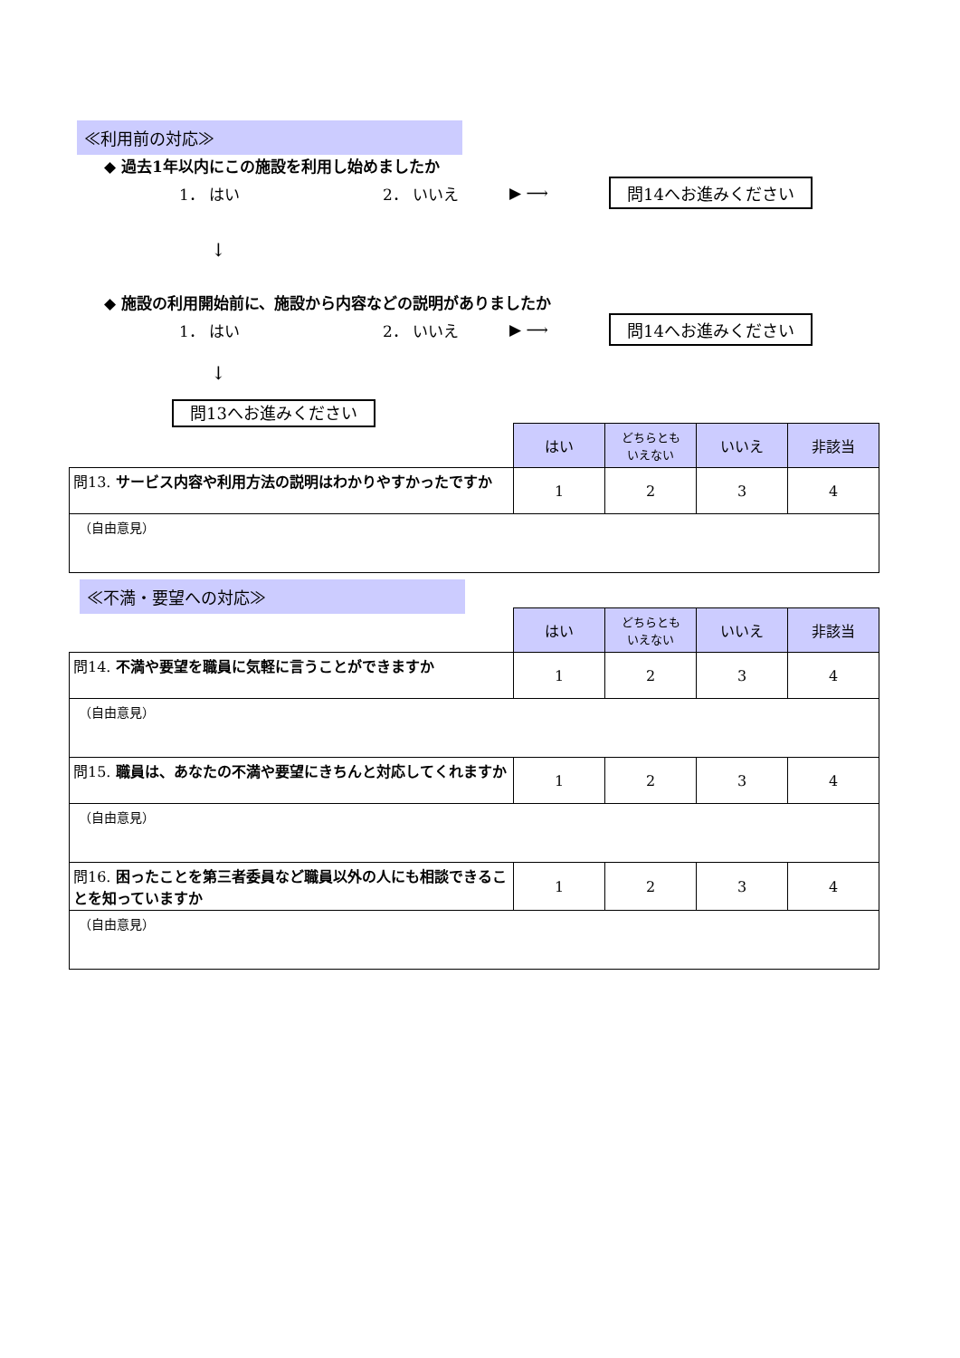≪利用前の対応≫
◆ 過去1年以内にこの施設を利用し始めましたか
1． はい 2． いいえ ▶ ⟶ 問14へお進みください
↓
◆ 施設の利用開始前に、施設から内容などの説明がありましたか
1． はい 2． いいえ ▶ ⟶ 問14へお進みください
↓
問13へお進みください
| | はい | どちらとも いえない | いいえ | 非該当 |
| 問13. サービス内容や利用方法の説明はわかりやすかったですか | 1 | 2 | 3 | 4 |
| （自由意見） | | | | |
≪不満・要望への対応≫
| | はい | どちらとも いえない | いいえ | 非該当 |
| 問14. 不満や要望を職員に気軽に言うことができますか | 1 | 2 | 3 | 4 |
| （自由意見） | | | | |
| 問15. 職員は、あなたの不満や要望にきちんと対応してくれますか | 1 | 2 | 3 | 4 |
| （自由意見） | | | | |
| 問16. 困ったことを第三者委員など職員以外の人にも相談できることを知っていますか | 1 | 2 | 3 | 4 |
| （自由意見） | | | | |